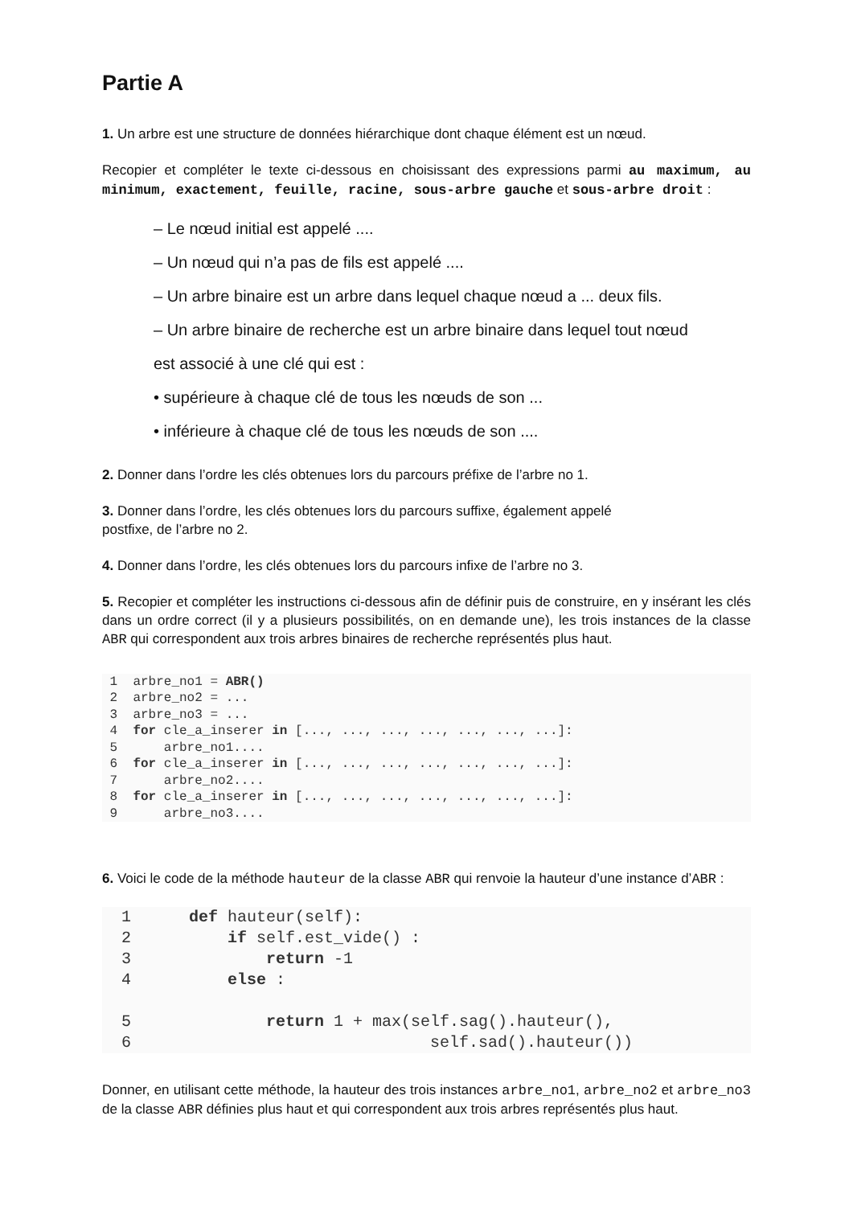Partie A
1. Un arbre est une structure de données hiérarchique dont chaque élément est un nœud.
Recopier et compléter le texte ci-dessous en choisissant des expressions parmi au maximum, au minimum, exactement, feuille, racine, sous-arbre gauche et sous-arbre droit :
– Le nœud initial est appelé ....
– Un nœud qui n’a pas de fils est appelé ....
– Un arbre binaire est un arbre dans lequel chaque nœud a ... deux fils.
– Un arbre binaire de recherche est un arbre binaire dans lequel tout nœud
est associé à une clé qui est :
• supérieure à chaque clé de tous les nœuds de son ...
• inférieure à chaque clé de tous les nœuds de son ....
2. Donner dans l’ordre les clés obtenues lors du parcours préfixe de l’arbre no 1.
3. Donner dans l’ordre, les clés obtenues lors du parcours suffixe, également appelé
postfixe, de l’arbre no 2.
4. Donner dans l’ordre, les clés obtenues lors du parcours infixe de l’arbre no 3.
5. Recopier et compléter les instructions ci-dessous afin de définir puis de construire, en y insérant les clés dans un ordre correct (il y a plusieurs possibilités, on en demande une), les trois instances de la classe ABR qui correspondent aux trois arbres binaires de recherche représentés plus haut.
 1  arbre_no1 = ABR()
 2  arbre_no2 = ...
 3  arbre_no3 = ...
 4  for cle_a_inserer in [..., ..., ..., ..., ..., ..., ...]:
 5      arbre_no1....
 6  for cle_a_inserer in [..., ..., ..., ..., ..., ..., ...]:
 7      arbre_no2....
 8  for cle_a_inserer in [..., ..., ..., ..., ..., ..., ...]:
 9      arbre_no3....
6. Voici le code de la méthode hauteur de la classe ABR qui renvoie la hauteur d’une instance d’ABR :
  1      def hauteur(self):
  2          if self.est_vide() :
  3              return -1
  4          else :

  5              return 1 + max(self.sag().hauteur(),
  6                               self.sad().hauteur())
Donner, en utilisant cette méthode, la hauteur des trois instances arbre_no1, arbre_no2 et arbre_no3 de la classe ABR définies plus haut et qui correspondent aux trois arbres représentés plus haut.